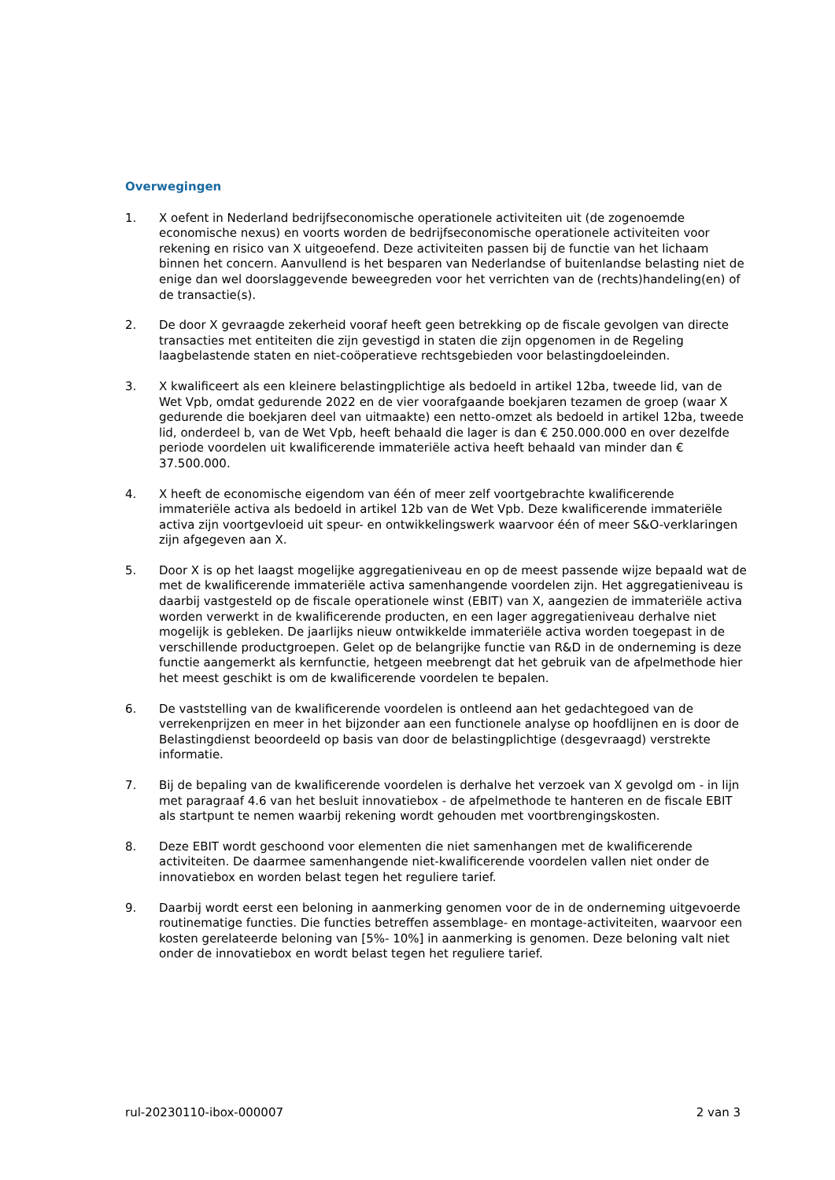Overwegingen
1. X oefent in Nederland bedrijfseconomische operationele activiteiten uit (de zogenoemde economische nexus) en voorts worden de bedrijfseconomische operationele activiteiten voor rekening en risico van X uitgeoefend. Deze activiteiten passen bij de functie van het lichaam binnen het concern. Aanvullend is het besparen van Nederlandse of buitenlandse belasting niet de enige dan wel doorslaggevende beweegreden voor het verrichten van de (rechts)handeling(en) of de transactie(s).
2. De door X gevraagde zekerheid vooraf heeft geen betrekking op de fiscale gevolgen van directe transacties met entiteiten die zijn gevestigd in staten die zijn opgenomen in de Regeling laagbelastende staten en niet-coöperatieve rechtsgebieden voor belastingdoeleinden.
3. X kwalificeert als een kleinere belastingplichtige als bedoeld in artikel 12ba, tweede lid, van de Wet Vpb, omdat gedurende 2022 en de vier voorafgaande boekjaren tezamen de groep (waar X gedurende die boekjaren deel van uitmaakte) een netto-omzet als bedoeld in artikel 12ba, tweede lid, onderdeel b, van de Wet Vpb, heeft behaald die lager is dan € 250.000.000 en over dezelfde periode voordelen uit kwalificerende immateriële activa heeft behaald van minder dan € 37.500.000.
4. X heeft de economische eigendom van één of meer zelf voortgebrachte kwalificerende immateriële activa als bedoeld in artikel 12b van de Wet Vpb. Deze kwalificerende immateriële activa zijn voortgevloeid uit speur- en ontwikkelingswerk waarvoor één of meer S&O-verklaringen zijn afgegeven aan X.
5. Door X is op het laagst mogelijke aggregatieniveau en op de meest passende wijze bepaald wat de met de kwalificerende immateriële activa samenhangende voordelen zijn. Het aggregatieniveau is daarbij vastgesteld op de fiscale operationele winst (EBIT) van X, aangezien de immateriële activa worden verwerkt in de kwalificerende producten, en een lager aggregatieniveau derhalve niet mogelijk is gebleken. De jaarlijks nieuw ontwikkelde immateriële activa worden toegepast in de verschillende productgroepen. Gelet op de belangrijke functie van R&D in de onderneming is deze functie aangemerkt als kernfunctie, hetgeen meebrengt dat het gebruik van de afpelmethode hier het meest geschikt is om de kwalificerende voordelen te bepalen.
6. De vaststelling van de kwalificerende voordelen is ontleend aan het gedachtegoed van de verrekenprijzen en meer in het bijzonder aan een functionele analyse op hoofdlijnen en is door de Belastingdienst beoordeeld op basis van door de belastingplichtige (desgevraagd) verstrekte informatie.
7. Bij de bepaling van de kwalificerende voordelen is derhalve het verzoek van X gevolgd om - in lijn met paragraaf 4.6 van het besluit innovatiebox - de afpelmethode te hanteren en de fiscale EBIT als startpunt te nemen waarbij rekening wordt gehouden met voortbrengingskosten.
8. Deze EBIT wordt geschoond voor elementen die niet samenhangen met de kwalificerende activiteiten. De daarmee samenhangende niet-kwalificerende voordelen vallen niet onder de innovatiebox en worden belast tegen het reguliere tarief.
9. Daarbij wordt eerst een beloning in aanmerking genomen voor de in de onderneming uitgevoerde routinematige functies. Die functies betreffen assemblage- en montage-activiteiten, waarvoor een kosten gerelateerde beloning van [5%- 10%] in aanmerking is genomen. Deze beloning valt niet onder de innovatiebox en wordt belast tegen het reguliere tarief.
rul-20230110-ibox-000007 2 van 3